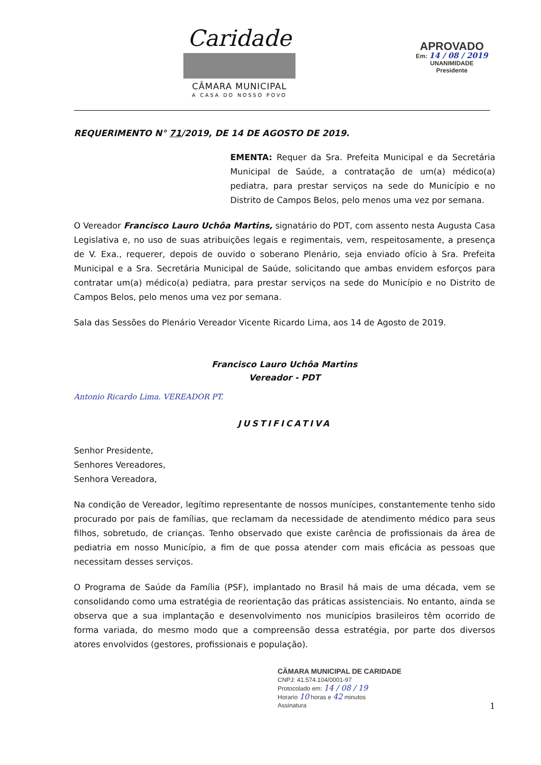Caridade
CÂMARA MUNICIPAL
A CASA DO NOSSO POVO
APROVADO
Em: 14 / 08 / 2019
UNANIMIDADE
Presidente
REQUERIMENTO N° 71/2019, DE 14 DE AGOSTO DE 2019.
EMENTA: Requer da Sra. Prefeita Municipal e da Secretária Municipal de Saúde, a contratação de um(a) médico(a) pediatra, para prestar serviços na sede do Município e no Distrito de Campos Belos, pelo menos uma vez por semana.
O Vereador Francisco Lauro Uchôa Martins, signatário do PDT, com assento nesta Augusta Casa Legislativa e, no uso de suas atribuições legais e regimentais, vem, respeitosamente, a presença de V. Exa., requerer, depois de ouvido o soberano Plenário, seja enviado ofício à Sra. Prefeita Municipal e a Sra. Secretária Municipal de Saúde, solicitando que ambas envidem esforços para contratar um(a) médico(a) pediatra, para prestar serviços na sede do Município e no Distrito de Campos Belos, pelo menos uma vez por semana.
Sala das Sessões do Plenário Vereador Vicente Ricardo Lima, aos 14 de Agosto de 2019.
Francisco Lauro Uchôa Martins
Vereador - PDT
Antonio Ricardo Lima. VEREADOR PT.
JUSTIFICATIVA
Senhor Presidente,
Senhores Vereadores,
Senhora Vereadora,
Na condição de Vereador, legítimo representante de nossos munícipes, constantemente tenho sido procurado por pais de famílias, que reclamam da necessidade de atendimento médico para seus filhos, sobretudo, de crianças. Tenho observado que existe carência de profissionais da área de pediatria em nosso Município, a fim de que possa atender com mais eficácia as pessoas que necessitam desses serviços.
O Programa de Saúde da Família (PSF), implantado no Brasil há mais de uma década, vem se consolidando como uma estratégia de reorientação das práticas assistenciais. No entanto, ainda se observa que a sua implantação e desenvolvimento nos municípios brasileiros têm ocorrido de forma variada, do mesmo modo que a compreensão dessa estratégia, por parte dos diversos atores envolvidos (gestores, profissionais e população).
CÂMARA MUNICIPAL DE CARIDADE
CNPJ: 41.574.104/0001-97
Protocolado em: 14 / 08 / 19
Horario 10 horas e 42 minutos
Assinatura
1